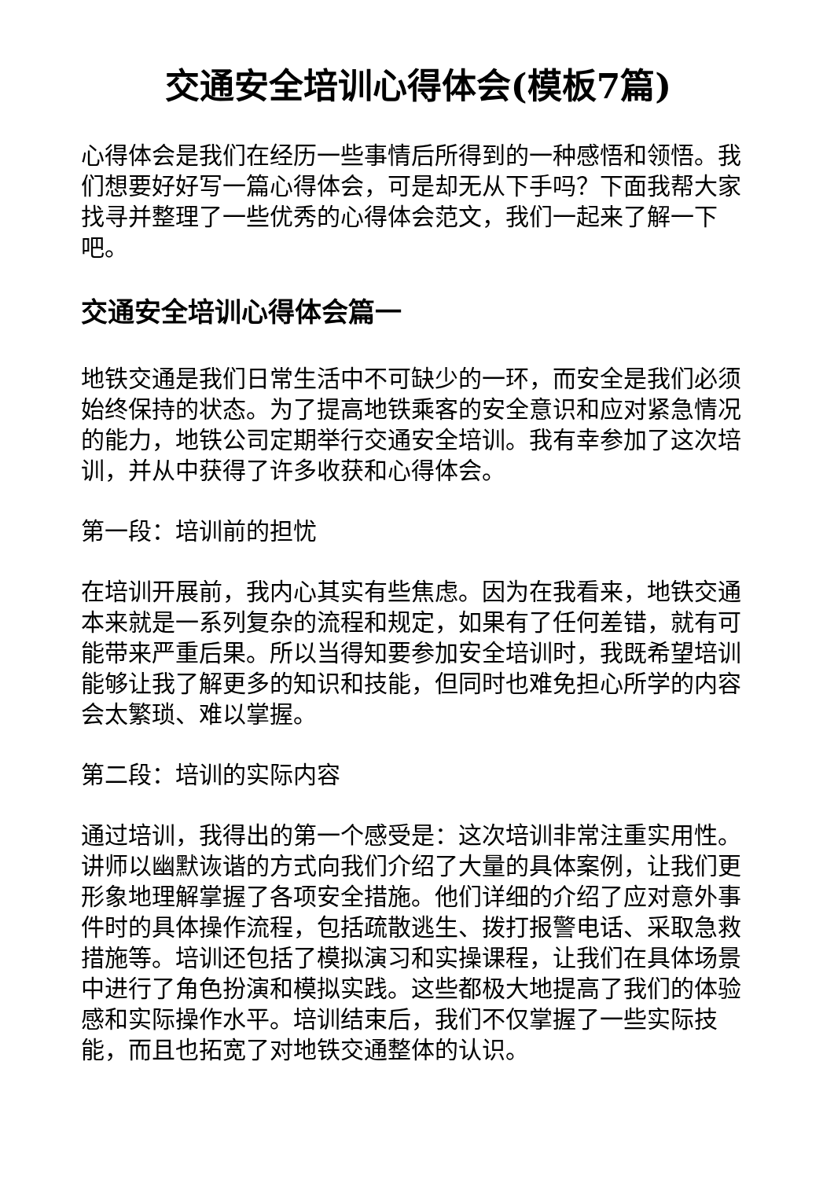交通安全培训心得体会(模板7篇)
心得体会是我们在经历一些事情后所得到的一种感悟和领悟。我们想要好好写一篇心得体会，可是却无从下手吗？下面我帮大家找寻并整理了一些优秀的心得体会范文，我们一起来了解一下吧。
交通安全培训心得体会篇一
地铁交通是我们日常生活中不可缺少的一环，而安全是我们必须始终保持的状态。为了提高地铁乘客的安全意识和应对紧急情况的能力，地铁公司定期举行交通安全培训。我有幸参加了这次培训，并从中获得了许多收获和心得体会。
第一段：培训前的担忧
在培训开展前，我内心其实有些焦虑。因为在我看来，地铁交通本来就是一系列复杂的流程和规定，如果有了任何差错，就有可能带来严重后果。所以当得知要参加安全培训时，我既希望培训能够让我了解更多的知识和技能，但同时也难免担心所学的内容会太繁琐、难以掌握。
第二段：培训的实际内容
通过培训，我得出的第一个感受是：这次培训非常注重实用性。讲师以幽默诙谐的方式向我们介绍了大量的具体案例，让我们更形象地理解掌握了各项安全措施。他们详细的介绍了应对意外事件时的具体操作流程，包括疏散逃生、拨打报警电话、采取急救措施等。培训还包括了模拟演习和实操课程，让我们在具体场景中进行了角色扮演和模拟实践。这些都极大地提高了我们的体验感和实际操作水平。培训结束后，我们不仅掌握了一些实际技能，而且也拓宽了对地铁交通整体的认识。